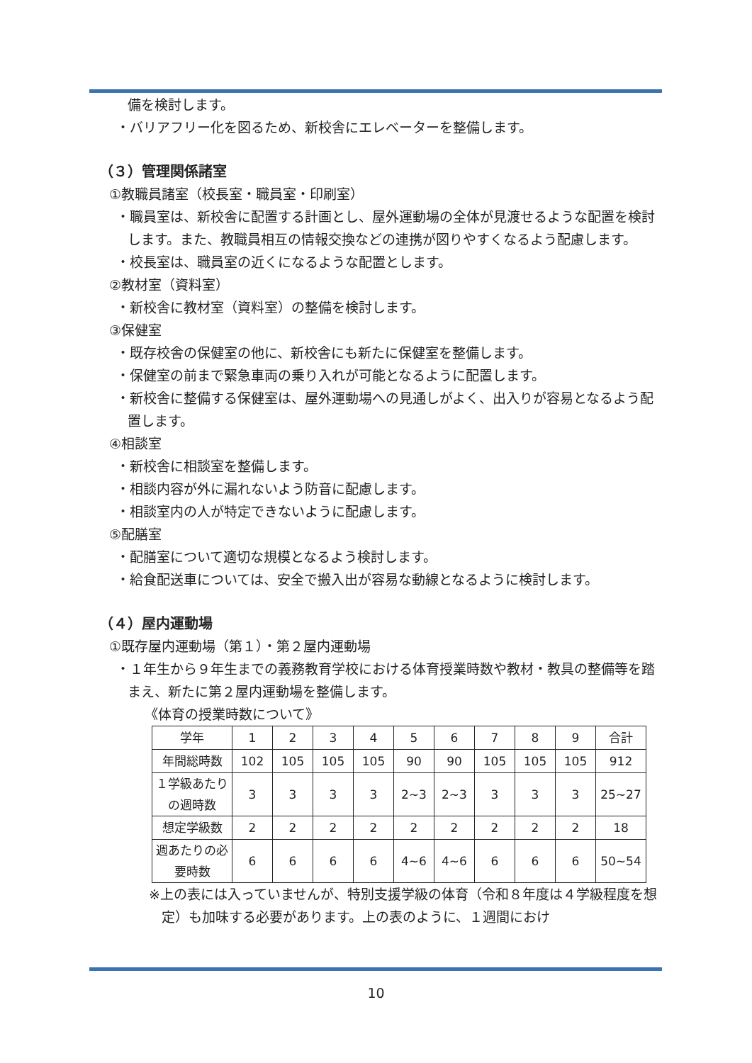備を検討します。
・バリアフリー化を図るため、新校舎にエレベーターを整備します。
（３）管理関係諸室
①教職員諸室（校長室・職員室・印刷室）
・職員室は、新校舎に配置する計画とし、屋外運動場の全体が見渡せるような配置を検討します。また、教職員相互の情報交換などの連携が図りやすくなるよう配慮します。
・校長室は、職員室の近くになるような配置とします。
②教材室（資料室）
・新校舎に教材室（資料室）の整備を検討します。
③保健室
・既存校舎の保健室の他に、新校舎にも新たに保健室を整備します。
・保健室の前まで緊急車両の乗り入れが可能となるように配置します。
・新校舎に整備する保健室は、屋外運動場への見通しがよく、出入りが容易となるよう配置します。
④相談室
・新校舎に相談室を整備します。
・相談内容が外に漏れないよう防音に配慮します。
・相談室内の人が特定できないように配慮します。
⑤配膳室
・配膳室について適切な規模となるよう検討します。
・給食配送車については、安全で搬入出が容易な動線となるように検討します。
（４）屋内運動場
①既存屋内運動場（第１）・第２屋内運動場
・１年生から９年生までの義務教育学校における体育授業時数や教材・教具の整備等を踏まえ、新たに第２屋内運動場を整備します。
《体育の授業時数について》
| 学年 | 1 | 2 | 3 | 4 | 5 | 6 | 7 | 8 | 9 | 合計 |
| 年間総時数 | 102 | 105 | 105 | 105 | 90 | 90 | 105 | 105 | 105 | 912 |
| １学級あたりの週時数 | 3 | 3 | 3 | 3 | 2~3 | 2~3 | 3 | 3 | 3 | 25~27 |
| 想定学級数 | 2 | 2 | 2 | 2 | 2 | 2 | 2 | 2 | 2 | 18 |
| 週あたりの必要時数 | 6 | 6 | 6 | 6 | 4~6 | 4~6 | 6 | 6 | 6 | 50~54 |
※上の表には入っていませんが、特別支援学級の体育（令和８年度は４学級程度を想定）も加味する必要があります。上の表のように、１週間におけ
10